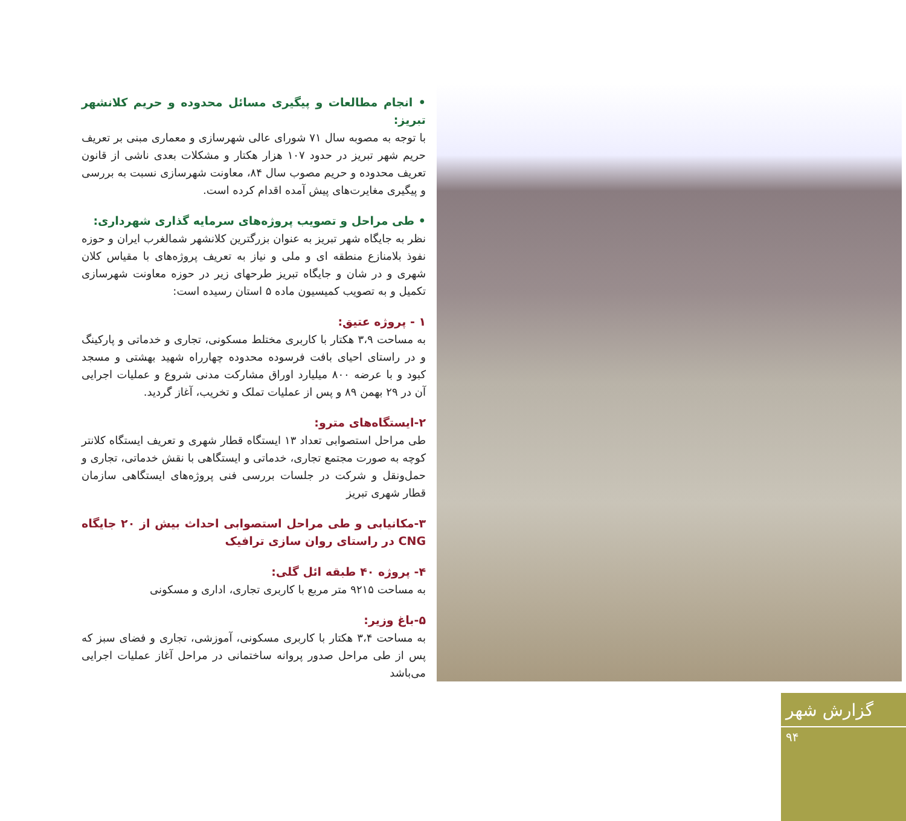• انجام مطالعات و پیگیری مسائل محدوده و حریم کلانشهر تبریز:
با توجه به مصوبه سال ۷۱ شورای عالی شهرسازی و معماری مبنی بر تعریف حریم شهر تبریز در حدود ۱۰۷ هزار هکتار و مشکلات بعدی ناشی از قانون تعریف محدوده و حریم مصوب سال ۸۴، معاونت شهرسازی نسبت به بررسی و پیگیری مغایرت‌های پیش آمده اقدام کرده است.
• طی مراحل و تصویب پروژه‌های سرمایه گذاری شهرداری:
نظر به جایگاه شهر تبریز به عنوان بزرگترین کلانشهر شمالغرب ایران و حوزه نفوذ بلامنازع منطقه ای و ملی و نیاز به تعریف پروژه‌های با مقیاس کلان شهری و در شان و جایگاه تبریز طرحهای زیر در حوزه معاونت شهرسازی تکمیل و به تصویب کمیسیون ماده ۵ استان رسیده است:
۱ - پروژه عتیق:
به مساحت ۳،۹ هکتار با کاربری مختلط مسکونی، تجاری و خدماتی و پارکینگ و در راستای احیای بافت فرسوده محدوده چهارراه شهید بهشتی و مسجد کبود و با عرضه ۸۰۰ میلیارد اوراق مشارکت مدنی شروع و عملیات اجرایی آن در ۲۹ بهمن ۸۹ و پس از عملیات تملک و تخریب، آغاز گردید.
۲-ایستگاه‌های مترو:
طی مراحل استصوابی تعداد ۱۳ ایستگاه قطار شهری و تعریف ایستگاه کلانتر کوچه به صورت مجتمع تجاری، خدماتی و ایستگاهی با نقش خدماتی، تجاری و حمل‌ونقل و شرکت در جلسات بررسی فنی پروژه‌های ایستگاهی سازمان قطار شهری تبریز
۳-مکانیابی و طی مراحل استصوابی احداث بیش از ۲۰ جایگاه CNG در راستای روان سازی ترافیک
۴- پروژه ۴۰ طبقه ائل گلی:
به مساحت ۹۲۱۵ متر مربع با کاربری تجاری، اداری و مسکونی
۵-باغ وزیر:
به مساحت ۳،۴ هکتار با کاربری مسکونی، آموزشی، تجاری و فضای سبز که پس از طی مراحل صدور پروانه ساختمانی در مراحل آغاز عملیات اجرایی می‌باشد
گزارش شهر
۹۴